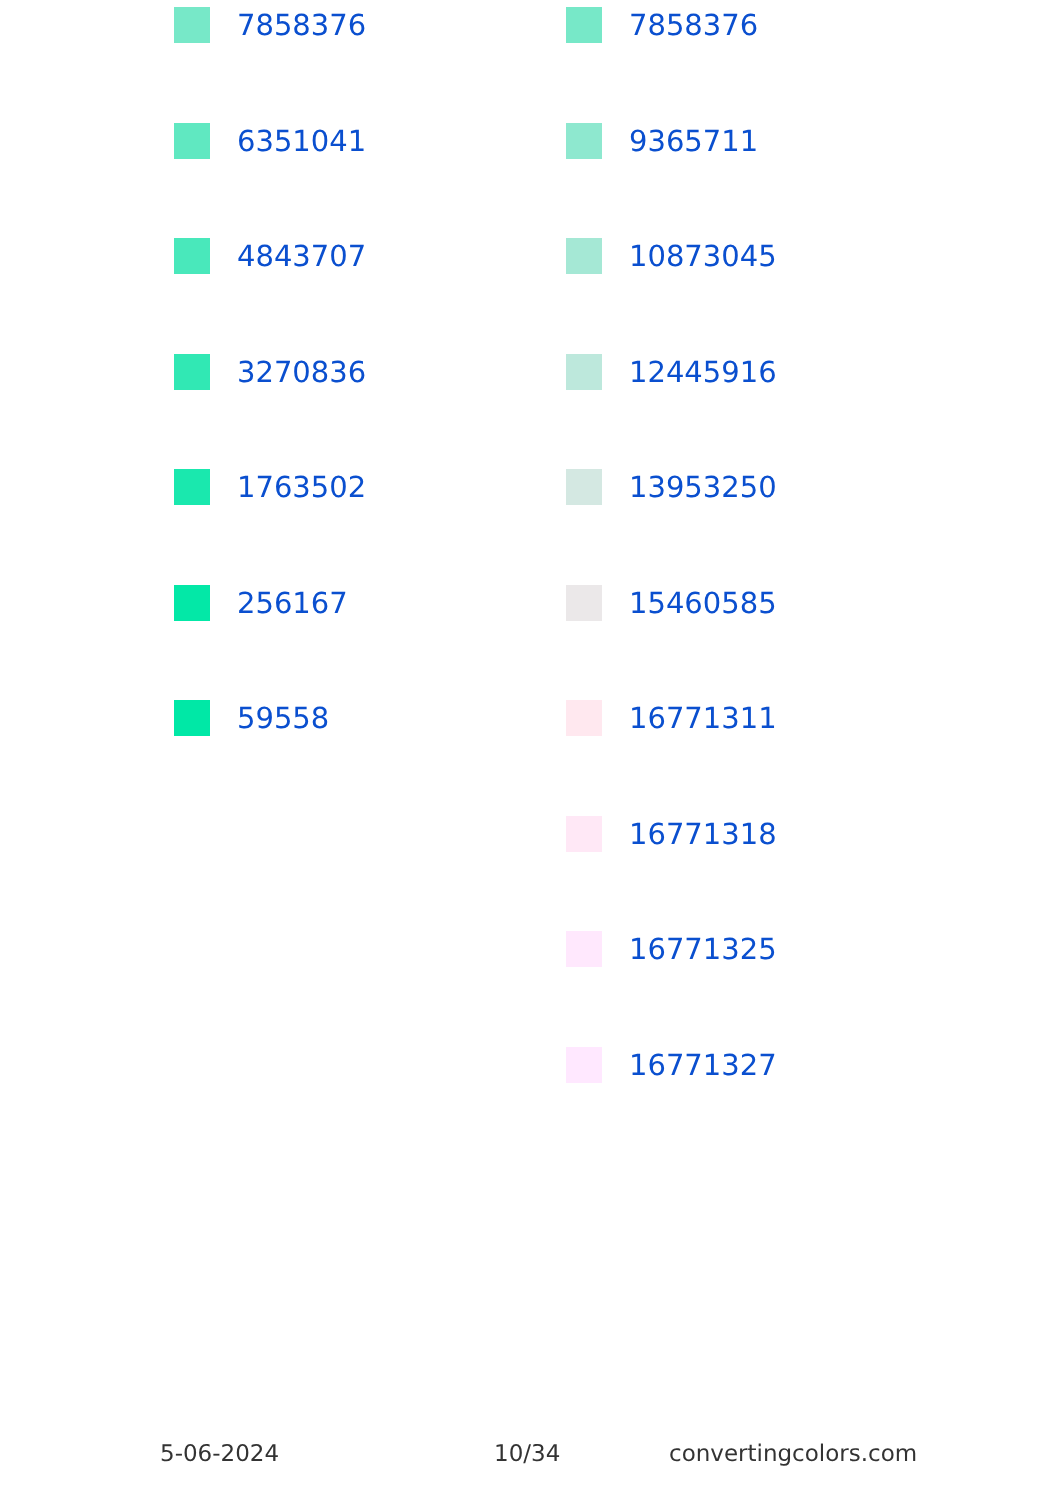7858376
6351041
4843707
3270836
1763502
256167
59558
7858376
9365711
10873045
12445916
13953250
15460585
16771311
16771318
16771325
16771327
5-06-2024 10/34 convertingcolors.com